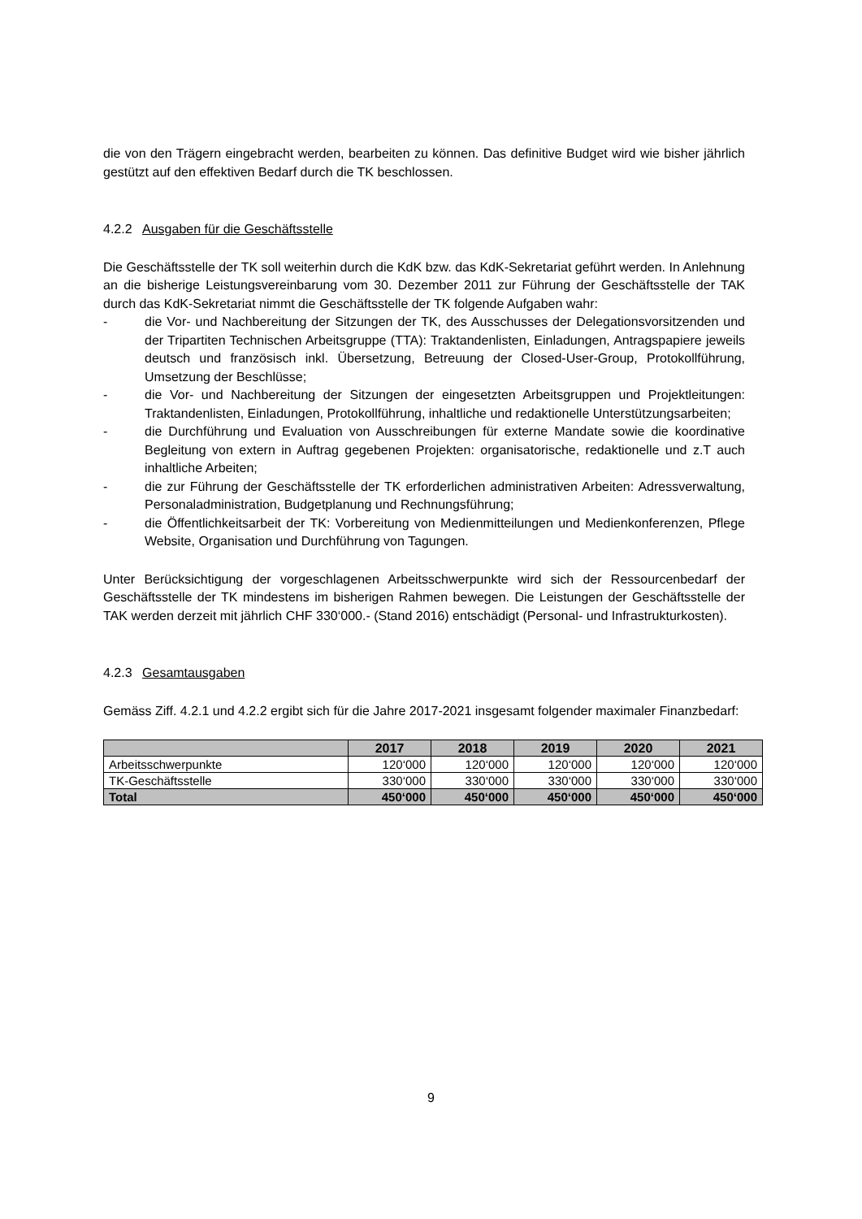die von den Trägern eingebracht werden, bearbeiten zu können. Das definitive Budget wird wie bisher jährlich gestützt auf den effektiven Bedarf durch die TK beschlossen.
4.2.2 Ausgaben für die Geschäftsstelle
Die Geschäftsstelle der TK soll weiterhin durch die KdK bzw. das KdK-Sekretariat geführt werden. In Anlehnung an die bisherige Leistungsvereinbarung vom 30. Dezember 2011 zur Führung der Geschäftsstelle der TAK durch das KdK-Sekretariat nimmt die Geschäftsstelle der TK folgende Aufgaben wahr:
- die Vor- und Nachbereitung der Sitzungen der TK, des Ausschusses der Delegationsvorsitzenden und der Tripartiten Technischen Arbeitsgruppe (TTA): Traktandenlisten, Einladungen, Antragspapiere jeweils deutsch und französisch inkl. Übersetzung, Betreuung der Closed-User-Group, Protokollführung, Umsetzung der Beschlüsse;
- die Vor- und Nachbereitung der Sitzungen der eingesetzten Arbeitsgruppen und Projektleitungen: Traktandenlisten, Einladungen, Protokollführung, inhaltliche und redaktionelle Unterstützungsarbeiten;
- die Durchführung und Evaluation von Ausschreibungen für externe Mandate sowie die koordinative Begleitung von extern in Auftrag gegebenen Projekten: organisatorische, redaktionelle und z.T auch inhaltliche Arbeiten;
- die zur Führung der Geschäftsstelle der TK erforderlichen administrativen Arbeiten: Adressverwaltung, Personaladministration, Budgetplanung und Rechnungsführung;
- die Öffentlichkeitsarbeit der TK: Vorbereitung von Medienmitteilungen und Medienkonferenzen, Pflege Website, Organisation und Durchführung von Tagungen.
Unter Berücksichtigung der vorgeschlagenen Arbeitsschwerpunkte wird sich der Ressourcenbedarf der Geschäftsstelle der TK mindestens im bisherigen Rahmen bewegen. Die Leistungen der Geschäftsstelle der TAK werden derzeit mit jährlich CHF 330‘000.- (Stand 2016) entschädigt (Personal- und Infrastrukturkosten).
4.2.3 Gesamtausgaben
Gemäss Ziff. 4.2.1 und 4.2.2 ergibt sich für die Jahre 2017-2021 insgesamt folgender maximaler Finanzbedarf:
| | 2017 | 2018 | 2019 | 2020 | 2021 |
| --- | --- | --- | --- | --- | --- |
| Arbeitsschwerpunkte | 120‘000 | 120‘000 | 120‘000 | 120‘000 | 120‘000 |
| TK-Geschäftsstelle | 330‘000 | 330‘000 | 330‘000 | 330‘000 | 330‘000 |
| Total | 450‘000 | 450‘000 | 450‘000 | 450‘000 | 450‘000 |
9